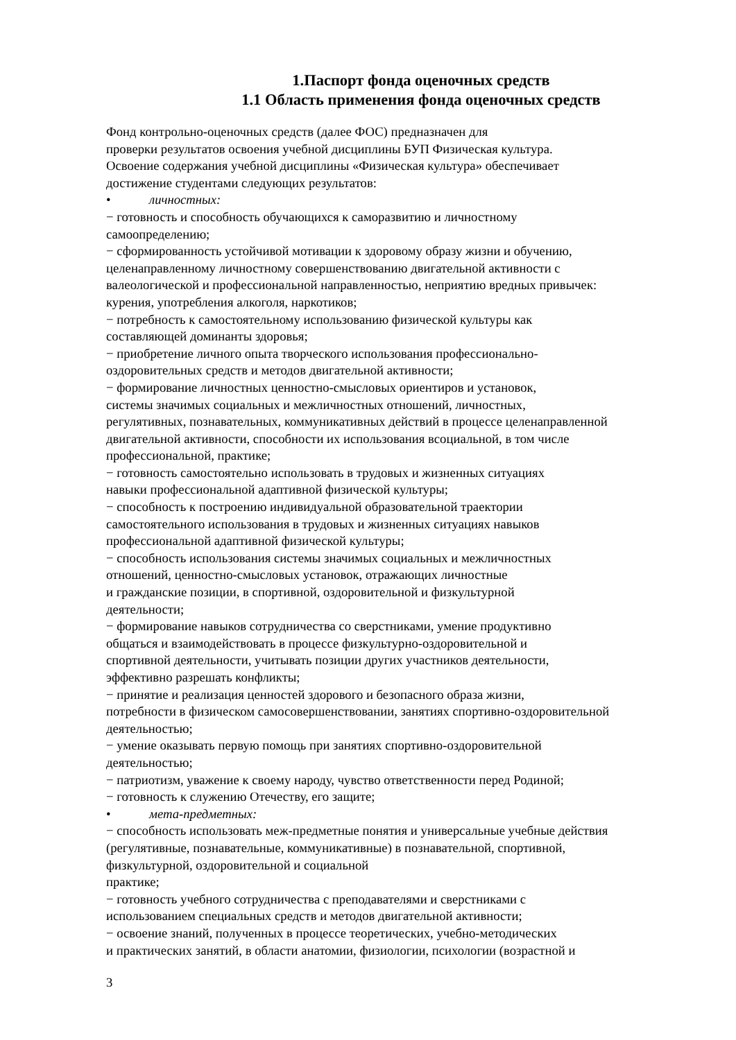1.Паспорт фонда оценочных средств
1.1 Область применения фонда оценочных средств
Фонд контрольно-оценочных средств (далее ФОС) предназначен для
проверки результатов освоения учебной дисциплины БУП Физическая культура.
Освоение содержания учебной дисциплины «Физическая культура» обеспечивает
достижение студентами следующих результатов:
• личностных:
− готовность и способность обучающихся к саморазвитию и личностному
самоопределению;
− сформированность устойчивой мотивации к здоровому образу жизни и обучению,
целенаправленному личностному совершенствованию двигательной активности с
валеологической и профессиональной направленностью, неприятию вредных привычек:
курения, употребления алкоголя, наркотиков;
− потребность к самостоятельному использованию физической культуры как
составляющей доминанты здоровья;
− приобретение личного опыта творческого использования профессионально-
оздоровительных средств и методов двигательной активности;
− формирование личностных ценностно-смысловых ориентиров и установок,
системы значимых социальных и межличностных отношений, личностных,
регулятивных, познавательных, коммуникативных действий в процессе целенаправленной
двигательной активности, способности их использования всоциальной, в том числе
профессиональной, практике;
− готовность самостоятельно использовать в трудовых и жизненных ситуациях
навыки профессиональной адаптивной физической культуры;
− способность к построению индивидуальной образовательной траектории
самостоятельного использования в трудовых и жизненных ситуациях навыков
профессиональной адаптивной физической культуры;
− способность использования системы значимых социальных и межличностных
отношений, ценностно-смысловых установок, отражающих личностные
и гражданские позиции, в спортивной, оздоровительной и физкультурной
деятельности;
− формирование навыков сотрудничества со сверстниками, умение продуктивно
общаться и взаимодействовать в процессе физкультурно-оздоровительной и
спортивной деятельности, учитывать позиции других участников деятельности,
эффективно разрешать конфликты;
− принятие и реализация ценностей здорового и безопасного образа жизни,
потребности в физическом самосовершенствовании, занятиях спортивно-оздоровительной
деятельностью;
− умение оказывать первую помощь при занятиях спортивно-оздоровительной
деятельностью;
− патриотизм, уважение к своему народу, чувство ответственности перед Родиной;
− готовность к служению Отечеству, его защите;
• мета-предметных:
− способность использовать меж-предметные понятия и универсальные учебные действия
(регулятивные, познавательные, коммуникативные) в познавательной, спортивной,
физкультурной, оздоровительной и социальной
практике;
− готовность учебного сотрудничества с преподавателями и сверстниками с
использованием специальных средств и методов двигательной активности;
− освоение знаний, полученных в процессе теоретических, учебно-методических
и практических занятий, в области анатомии, физиологии, психологии (возрастной и
3